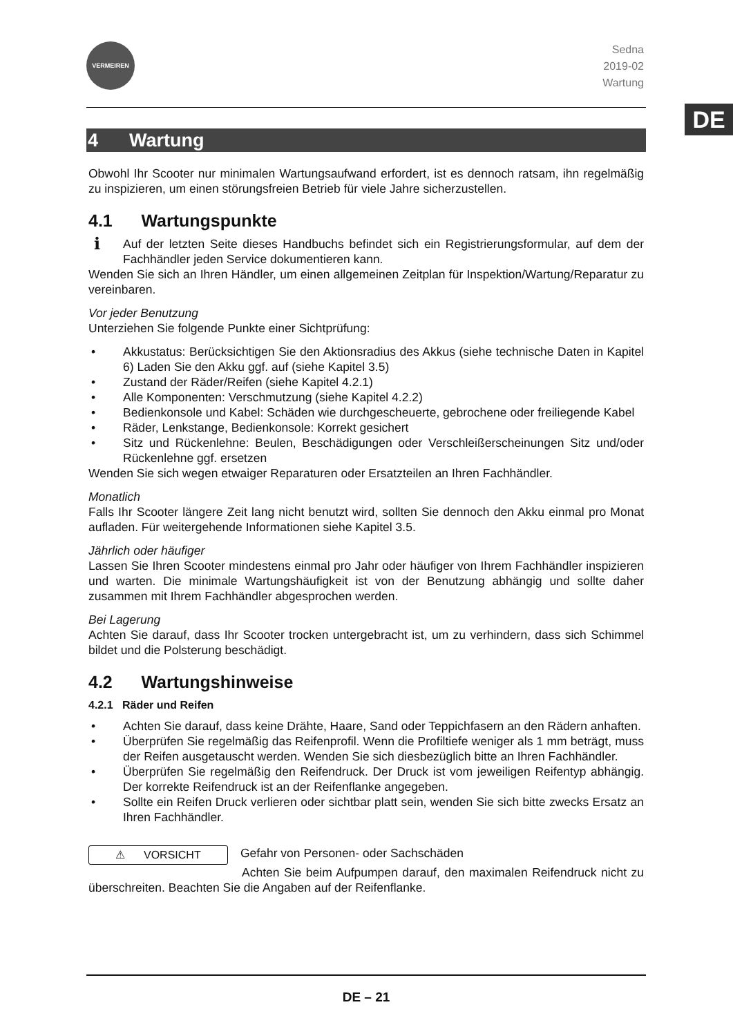DE
VERMEIREN
Sedna
2019-02
Wartung
4 Wartung
Obwohl Ihr Scooter nur minimalen Wartungsaufwand erfordert, ist es dennoch ratsam, ihn regelmäßig zu inspizieren, um einen störungsfreien Betrieb für viele Jahre sicherzustellen.
4.1 Wartungspunkte
i Auf der letzten Seite dieses Handbuchs befindet sich ein Registrierungsformular, auf dem der Fachhändler jeden Service dokumentieren kann.
Wenden Sie sich an Ihren Händler, um einen allgemeinen Zeitplan für Inspektion/Wartung/Reparatur zu vereinbaren.
Vor jeder Benutzung
Unterziehen Sie folgende Punkte einer Sichtprüfung:
• Akkustatus: Berücksichtigen Sie den Aktionsradius des Akkus (siehe technische Daten in Kapitel 6) Laden Sie den Akku ggf. auf (siehe Kapitel 3.5)
• Zustand der Räder/Reifen (siehe Kapitel 4.2.1)
• Alle Komponenten: Verschmutzung (siehe Kapitel 4.2.2)
• Bedienkonsole und Kabel: Schäden wie durchgescheuerte, gebrochene oder freiliegende Kabel
• Räder, Lenkstange, Bedienkonsole: Korrekt gesichert
• Sitz und Rückenlehne: Beulen, Beschädigungen oder Verschleißerscheinungen Sitz und/oder Rückenlehne ggf. ersetzen
Wenden Sie sich wegen etwaiger Reparaturen oder Ersatzteilen an Ihren Fachhändler.
Monatlich
Falls Ihr Scooter längere Zeit lang nicht benutzt wird, sollten Sie dennoch den Akku einmal pro Monat aufladen. Für weitergehende Informationen siehe Kapitel 3.5.
Jährlich oder häufiger
Lassen Sie Ihren Scooter mindestens einmal pro Jahr oder häufiger von Ihrem Fachhändler inspizieren und warten. Die minimale Wartungshäufigkeit ist von der Benutzung abhängig und sollte daher zusammen mit Ihrem Fachhändler abgesprochen werden.
Bei Lagerung
Achten Sie darauf, dass Ihr Scooter trocken untergebracht ist, um zu verhindern, dass sich Schimmel bildet und die Polsterung beschädigt.
4.2 Wartungshinweise
4.2.1 Räder und Reifen
• Achten Sie darauf, dass keine Drähte, Haare, Sand oder Teppichfasern an den Rädern anhaften.
• Überprüfen Sie regelmäßig das Reifenprofil. Wenn die Profiltiefe weniger als 1 mm beträgt, muss der Reifen ausgetauscht werden. Wenden Sie sich diesbezüglich bitte an Ihren Fachhändler.
• Überprüfen Sie regelmäßig den Reifendruck. Der Druck ist vom jeweiligen Reifentyp abhängig. Der korrekte Reifendruck ist an der Reifenflanke angegeben.
• Sollte ein Reifen Druck verlieren oder sichtbar platt sein, wenden Sie sich bitte zwecks Ersatz an Ihren Fachhändler.
⚠ VORSICHT Gefahr von Personen- oder Sachschäden
Achten Sie beim Aufpumpen darauf, den maximalen Reifendruck nicht zu überschreiten. Beachten Sie die Angaben auf der Reifenflanke.
DE – 21